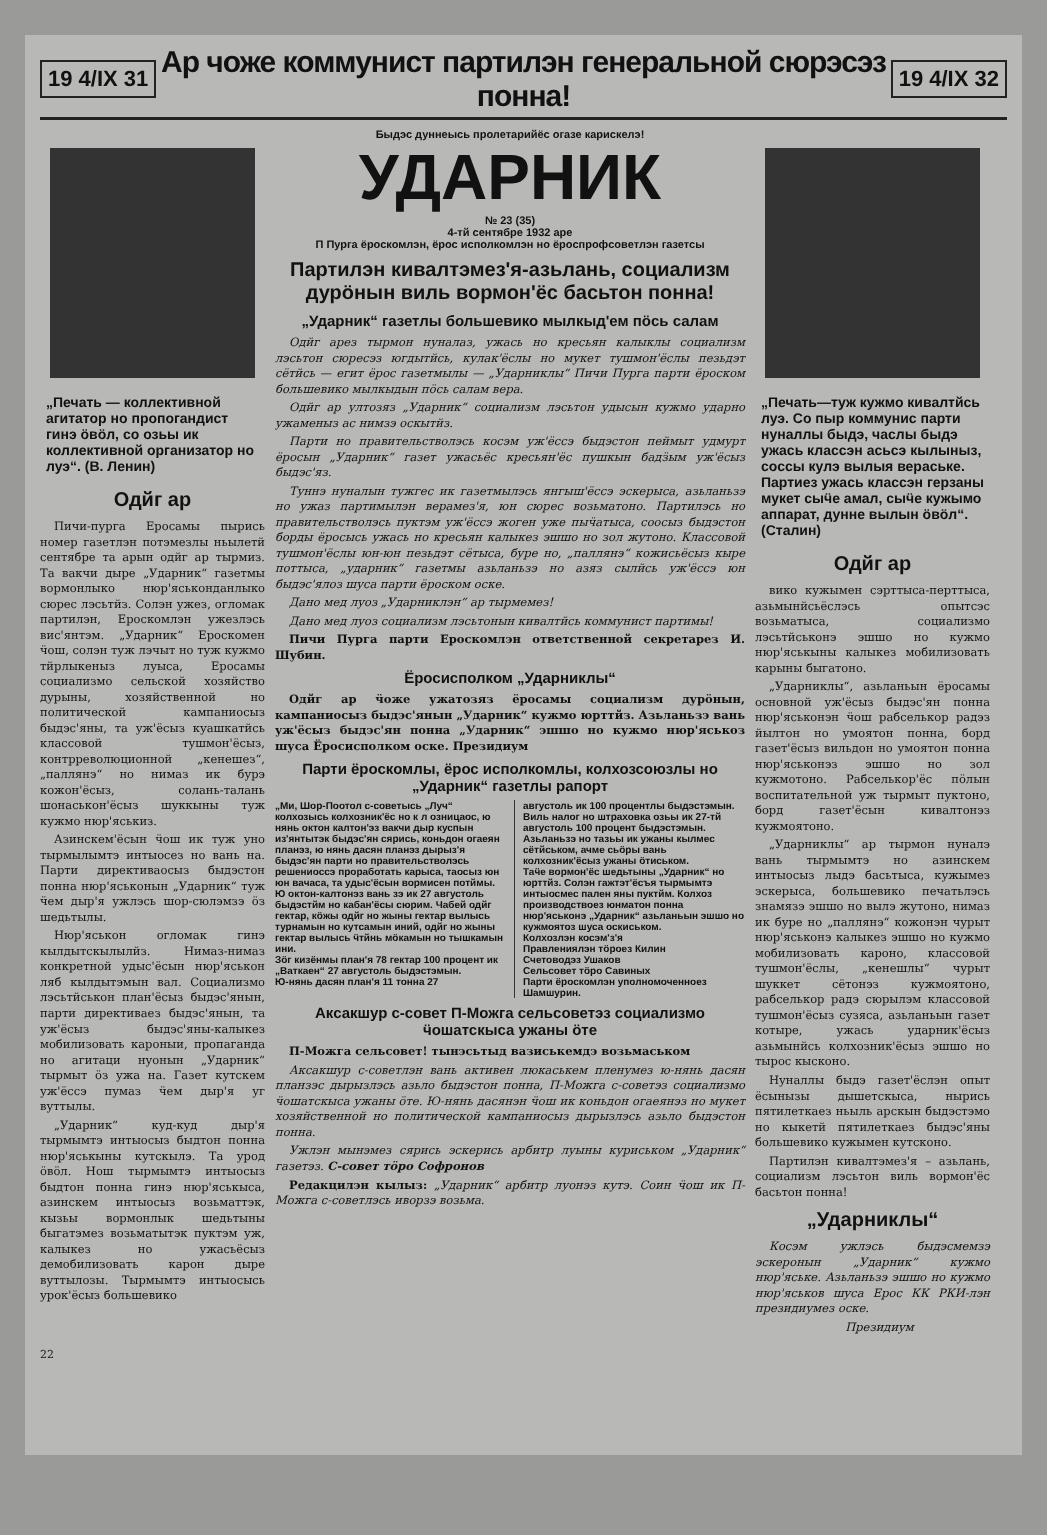19 4/IX 31
Ар чоже коммунист партилэн генеральной сюрэсэз понна!
19 4/IX 32
„Печать — коллективной агитатор но пропогандист гинэ ӧвӧл, со озьы ик коллективной организатор но луэ“. (В. Ленин)
Одйг ар
Пичи-пурга Еросамы пырись номер газетлэн потэмезлы ньылетй сентябре та арын одйг ар тырмиз. Та вакчи дыре „Ударник“ газетмы вормонлыко нюр'яськонданлыко сюрес лэсьтйз. Солэн ужез, огломак партилэн, Ероскомлэн ужезлэсь вис'янтэм. „Ударник“ Ероскомен ӵош, солэн туж лэчыт но туж кужмо тйрлыкеныз луыса, Еросамы социализмо сельской хозяйство дурыны, хозяйственной но политической кампаниосыз быдэс'яны, та уж'ёсыз куашкатйсь классовой тушмон'ёсыз, контрреволюционной „кенешез“, „паллянэ“ но нимаз ик бурэ кожон'ёсыз, солань-талань шонаськон'ёсыз шуккыны туж кужмо нюр'яськиз.
Азинскем'ёсын ӵош ик туж уно тырмылымтэ интыосез но вань на. Парти директиваосыз быдэстон понна нюр'яськонын „Ударник“ туж ӵем дыр'я ужлэсь шор-сюлэмзэ ӧз шедьтылы.
Нюр'яськон огломак гинэ кылдытскылылйз. Нимаз-нимаз конкретной удыс'ёсын нюр'яськон ляб кылдытэмын вал. Социализмо лэсьтйськон план'ёсыз быдэс'янын, парти директиваез быдэс'янын, та уж'ёсыз быдэс'яны-калыкез мобилизовать кароныи, пропаганда но агитаци нуонын „Ударник“ тырмыт ӧз ужа на. Газет кутскем уж'ёссэ пумаз ӵем дыр'я уг вуттылы.
„Ударник“ куд-куд дыр'я тырмымтэ интыосыз быдтон понна нюр'яськыны кутскылэ. Та урод ӧвӧл. Нош тырмымтэ интыосыз быдтон понна гинэ нюр'яськыса, азинскем интыосыз возьматтэк, кызьы вормонлык шедьтыны быгатэмез возьматытэк пуктэм уж, калыкез но ужасьёсыз демобилизовать карон дыре вуттылозы. Тырмымтэ интыосысь урок'ёсыз большевико
Быдэс дуннеысь пролетарийёс огазе карискелэ!
УДАРНИК
№ 23 (35)
4-тй сентябре 1932 аре
П Пурга ёроскомлэн, ёрос исполкомлэн но ёроспрофсоветлэн газетсы
Партилэн кивалтэмез'я-азьлань, социализм дурӧнын виль вормон'ёс басьтон понна!
„Ударник“ газетлы большевико мылкыд'ем пӧсь салам
Одйг арез тырмон нуналаз, ужась но кресьян калыклы социализм лэсьтон сюресэз югдытйсь, кулак'ёслы но мукет тушмон'ёслы пезьдэт сётйсь — егит ёрос газетмылы — „Ударниклы“ Пичи Пурга парти ёроском большевико мылкыдын пӧсь салам вера.
Одйг ар ултозяз „Ударник“ социализм лэсьтон удысын кужмо ударно ужаменыз ас нимзэ оскытйз.
Парти но правительстволэсь косэм уж'ёссэ быдэстон пеймыт удмурт ёросын „Ударник“ газет ужасьёс кресьян'ёс пушкын бадӟым уж'ёсыз быдэс'яз.
Туннэ нуналын тужгес ик газетмылэсь янгыш'ёссэ эскерыса, азьланьзэ но ужаз партимылэн верамез'я, юн сюрес возьматоно. Партилэсь но правительстволэсь пуктэм уж'ёссэ жоген уже пыӵатыса, соосыз быдэстон борды ёросысь ужась но кресьян калыкез эшшо но зол жутоно. Классовой тушмон'ёслы юн-юн пезьдэт сётыса, буре но, „паллянэ“ кожисьёсыз кырe поттыса, „ударник“ газетмы азьланьзэ но азяз сылйсь уж'ёссэ юн быдэс'ялоз шуса парти ёроском оске.
Дано мед луоз „Ударниклэн“ ар тырмемез!
Дано мед луоз социализм лэсьтонын кивалтйсь коммунист партимы!
Пичи Пурга парти Ероскомлэн ответственной секретарез И. Шубин.
Ёросисполком „Ударниклы“
Одйг ар ӵоже ужатозяз ёросамы социализм дурӧнын, кампаниосыз быдэс'янын „Ударник“ кужмо юрттйз. Азьланьзэ вань уж'ёсыз быдэс'ян понна „Ударник“ эшшо но кужмо нюр'яськоз шуса Ёросисполком оске. Президиум
Парти ёроскомлы, ёрос исполкомлы, колхозсоюзлы но „Ударник“ газетлы рапорт
„Ми, Шор-Поотол с-советысь „Луч“ колхозысь колхозник'ёс но к л озницаос, ю нянь октон калтон'эз вакчи дыр куспын из'янтытэк быдэс'ян сярись, коньдон огаеян планэз, ю нянь дасян планэз дырыз'я быдэс'ян парти но правительстволэсь решениоссэ проработать карыса, таосыз юн юн вачаса, та удыс'ёсын вормисен потймы. Ю октон-калтонэз вань зэ ик 27 августоль быдэстйм но кабан'ёсы сюрим. Чабей одйг гектар, кӧжы одйг но жыны гектар вылысь турнамын но кутсамын иний, одйг но жыны гектар вылысь ӵтйнь мӧкамын но тышкамын ини.
Зӧг кизёнмы план'я 78 гектар 100 процент ик „Ваткаен“ 27 августоль быдэстэмын.
Ю-нянь дасян план'я 11 тонна 27
августоль ик 100 процентлы быдэстэмын.
Виль налог но штраховка озьы ик 27-тй августоль 100 процент быдэстэмын.
Азьланьзэ но тазьы ик ужаны кылмес сётйськом, ачме сьӧры вань колхозник'ёсыз ужаны ӧтиськом.
Таӵе вормон'ёс шедьтыны „Ударник“ но юрттйз. Солэн гажтэт'ёсъя тырмымтэ интыосмес пален яны пуктйм. Колхоз производствоез юнматон понна нюр'яськонэ „Ударник“ азьланьын эшшо но кужмоятоз шуса оскиськом.
Колхозлэн косэм'з'я
Правлениялэн тӧроез Килин
Счетоводэз Ушаков
Сельсовет тӧро Савиных
Парти ёроскомлэн уполномоченноез Шамшурин.
Аксакшур с-совет П-Можга сельсоветэз социализмо ӵошатскыса ужаны ӧте
П-Можга сельсовет! тынэсьтыд вазиськемдэ возьмаськом
Аксакшур с-советлэн вань активен люкаськем пленумез ю-нянь дасян планзэс дырызлэсь азьло быдэстон понна, П-Можга с-советэз социализмо ӵошатскыса ужаны ӧте. Ю-нянь дасянэн ӵош ик коньдон огаеянэз но мукет хозяйственной но политической кампаниосыз дырызлэсь азьло быдэстон понна.
Ужлэн мынэмез сярись эскерись арбитр луыны куриськом „Ударник“ газетэз. С-совет тӧро Софронов
Редакцилэн кылыз: „Ударник“ арбитр луонэз кутэ. Соин ӵош ик П-Можга с-советлэсь иворзэ возьма.
„Печать—туж кужмо кивалтйсь луэ. Со пыр коммунис парти нуналлы быдэ, часлы быдэ ужась классэн асьсэ кылыныз, соссы кулэ вылыя вераськe. Партиез ужась классэн герзаны мукет сыӵе амал, сыӵе кужымо аппарат, дунне вылын ӧвӧл“. (Сталин)
Одйг ар
вико кужымен сэрттыса-перттыса, азьмынйсьёслэсь опытсэс возьматыса, социализмо лэсьтйськонэ эшшо но кужмо нюр'яськыны калыкез мобилизовать карыны быгатоно.
„Ударниклы“, азьланьын ёросамы основной уж'ёсыз быдэс'ян понна нюр'яськонэн ӵош рабселькор радэз йылтон но умоятон понна, борд газет'ёсыз вильдон но умоятон понна нюр'яськонэз эшшо но зол кужмотоно. Рабселькор'ёс пӧлын воспитательной уж тырмыт пуктоно, борд газет'ёсын кивалтонэз кужмоятоно.
„Ударниклы“ ар тырмон нуналэ вань тырмымтэ но азинскем интыосыз лыдэ басьтыса, кужымез эскерыса, большевико печатьлэсь знамязэ эшшо но вылэ жутоно, нимаз ик буре но „паллянэ“ кожонэн чурыт нюр'яськонэ калыкез эшшо но кужмо мобилизовать кароно, классовой тушмон'ёслы, „кенешлы“ чурыт шуккет сётонэз кужмоятоно, рабселькор радэ сюрылэм классовой тушмон'ёсыз сузяса, азьланьын газет котыре, ужась ударник'ёсыз азьмынйсь колхозник'ёсыз эшшо но тырос кысконо.
Нуналлы быдэ газет'ёслэн опыт ёсынызы дышетскыса, нырись пятилеткаез ньыль арскын быдэстэмо но кыкетй пятилеткаез быдэс'яны большевико кужымен кутсконо.
Партилэн кивалтэмез'я – азьлань, социализм лэсьтон виль вормон'ёс басьтон понна!
„Ударниклы“
Косэм ужлэсь быдэсмемзэ эскеронын „Ударник“ кужмо нюр'яське. Азьланьзэ эшшо но кужмо нюр'яськов шуса Ерос КК РКИ-лэн президиумез оске.
Президиум
22